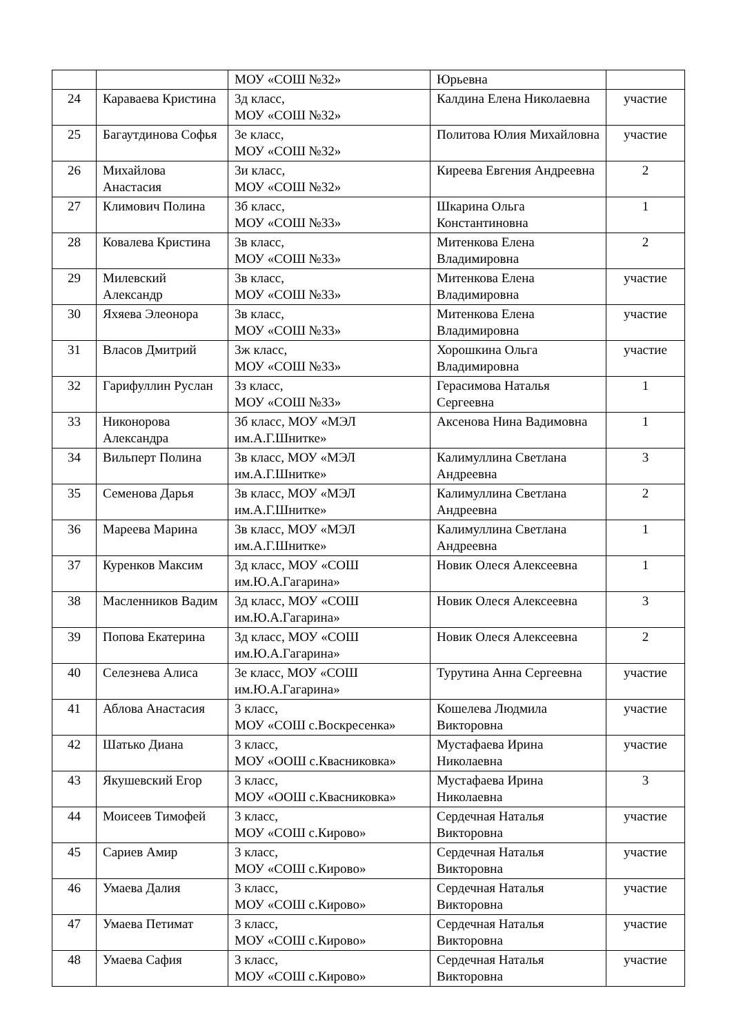| | | МОУ «СОШ №32» | Юрьевна | |
| 24 | Караваева Кристина | 3д класс, МОУ «СОШ №32» | Калдина Елена Николаевна | участие |
| 25 | Багаутдинова Софья | 3е класс, МОУ «СОШ №32» | Политова Юлия Михайловна | участие |
| 26 | Михайлова Анастасия | 3и класс, МОУ «СОШ №32» | Киреева Евгения Андреевна | 2 |
| 27 | Климович Полина | 3б класс, МОУ «СОШ №33» | Шкарина Ольга Константиновна | 1 |
| 28 | Ковалева Кристина | 3в класс, МОУ «СОШ №33» | Митенкова Елена Владимировна | 2 |
| 29 | Милевский Александр | 3в класс, МОУ «СОШ №33» | Митенкова Елена Владимировна | участие |
| 30 | Яхяева Элеонора | 3в класс, МОУ «СОШ №33» | Митенкова Елена Владимировна | участие |
| 31 | Власов Дмитрий | 3ж класс, МОУ «СОШ №33» | Хорошкина Ольга Владимировна | участие |
| 32 | Гарифуллин Руслан | 3з класс, МОУ «СОШ №33» | Герасимова Наталья Сергеевна | 1 |
| 33 | Никонорова Александра | 3б класс, МОУ «МЭЛ им.А.Г.Шнитке» | Аксенова Нина Вадимовна | 1 |
| 34 | Вильперт Полина | 3в класс, МОУ «МЭЛ им.А.Г.Шнитке» | Калимуллина Светлана Андреевна | 3 |
| 35 | Семенова Дарья | 3в класс, МОУ «МЭЛ им.А.Г.Шнитке» | Калимуллина Светлана Андреевна | 2 |
| 36 | Мареева Марина | 3в класс, МОУ «МЭЛ им.А.Г.Шнитке» | Калимуллина Светлана Андреевна | 1 |
| 37 | Куренков Максим | 3д класс, МОУ «СОШ им.Ю.А.Гагарина» | Новик Олеся Алексеевна | 1 |
| 38 | Масленников Вадим | 3д класс, МОУ «СОШ им.Ю.А.Гагарина» | Новик Олеся Алексеевна | 3 |
| 39 | Попова Екатерина | 3д класс, МОУ «СОШ им.Ю.А.Гагарина» | Новик Олеся Алексеевна | 2 |
| 40 | Селезнева Алиса | 3е класс, МОУ «СОШ им.Ю.А.Гагарина» | Турутина Анна Сергеевна | участие |
| 41 | Аблова Анастасия | 3 класс, МОУ «СОШ с.Воскресенка» | Кошелева Людмила Викторовна | участие |
| 42 | Шатько Диана | 3 класс, МОУ «ООШ с.Квасниковка» | Мустафаева Ирина Николаевна | участие |
| 43 | Якушевский Егор | 3 класс, МОУ «ООШ с.Квасниковка» | Мустафаева Ирина Николаевна | 3 |
| 44 | Моисеев Тимофей | 3 класс, МОУ «СОШ с.Кирово» | Сердечная Наталья Викторовна | участие |
| 45 | Сариев Амир | 3 класс, МОУ «СОШ с.Кирово» | Сердечная Наталья Викторовна | участие |
| 46 | Умаева Далия | 3 класс, МОУ «СОШ с.Кирово» | Сердечная Наталья Викторовна | участие |
| 47 | Умаева Петимат | 3 класс, МОУ «СОШ с.Кирово» | Сердечная Наталья Викторовна | участие |
| 48 | Умаева Сафия | 3 класс, МОУ «СОШ с.Кирово» | Сердечная Наталья Викторовна | участие |